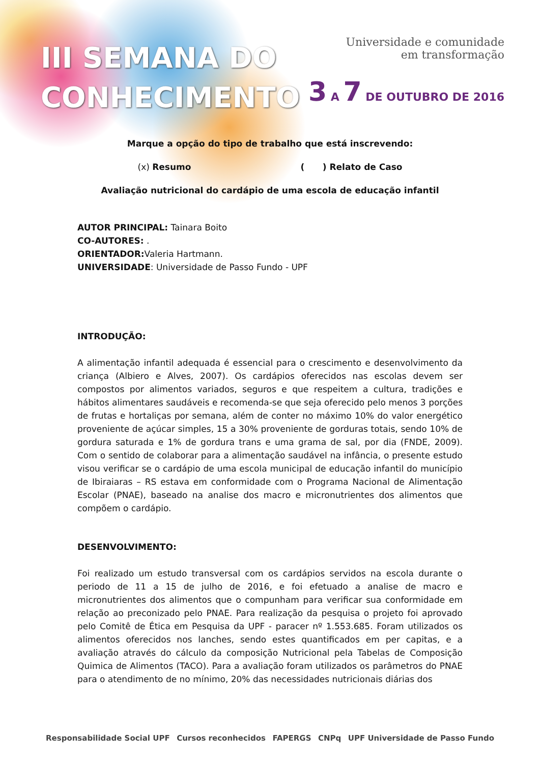III SEMANA DO
CONHECIMENTO
Universidade e comunidade
em transformação
3 A 7 DE OUTUBRO DE 2016
Marque a opção do tipo de trabalho que está inscrevendo:
(x) Resumo ( ) Relato de Caso
Avaliação nutricional do cardápio de uma escola de educação infantil
AUTOR PRINCIPAL: Tainara Boito
CO-AUTORES: .
ORIENTADOR: Valeria Hartmann.
UNIVERSIDADE: Universidade de Passo Fundo - UPF
INTRODUÇÃO:
A alimentação infantil adequada é essencial para o crescimento e desenvolvimento da criança (Albiero e Alves, 2007). Os cardápios oferecidos nas escolas devem ser compostos por alimentos variados, seguros e que respeitem a cultura, tradições e hábitos alimentares saudáveis e recomenda-se que seja oferecido pelo menos 3 porções de frutas e hortaliças por semana, além de conter no máximo 10% do valor energético proveniente de açúcar simples, 15 a 30% proveniente de gorduras totais, sendo 10% de gordura saturada e 1% de gordura trans e uma grama de sal, por dia (FNDE, 2009). Com o sentido de colaborar para a alimentação saudável na infância, o presente estudo visou verificar se o cardápio de uma escola municipal de educação infantil do município de Ibiraiaras – RS estava em conformidade com o Programa Nacional de Alimentação Escolar (PNAE), baseado na analise dos macro e micronutrientes dos alimentos que compõem o cardápio.
DESENVOLVIMENTO:
Foi realizado um estudo transversal com os cardápios servidos na escola durante o periodo de 11 a 15 de julho de 2016, e foi efetuado a analise de macro e micronutrientes dos alimentos que o compunham para verificar sua conformidade em relação ao preconizado pelo PNAE. Para realização da pesquisa o projeto foi aprovado pelo Comitê de Ética em Pesquisa da UPF - paracer nº 1.553.685. Foram utilizados os alimentos oferecidos nos lanches, sendo estes quantificados em per capitas, e a avaliação através do cálculo da composição Nutricional pela Tabelas de Composição Quimica de Alimentos (TACO). Para a avaliação foram utilizados os parâmetros do PNAE para o atendimento de no mínimo, 20% das necessidades nutricionais diárias dos
Responsabilidade Social UPF Cursos reconhecidos FAPERGS CNPq UPF Universidade de Passo Fundo